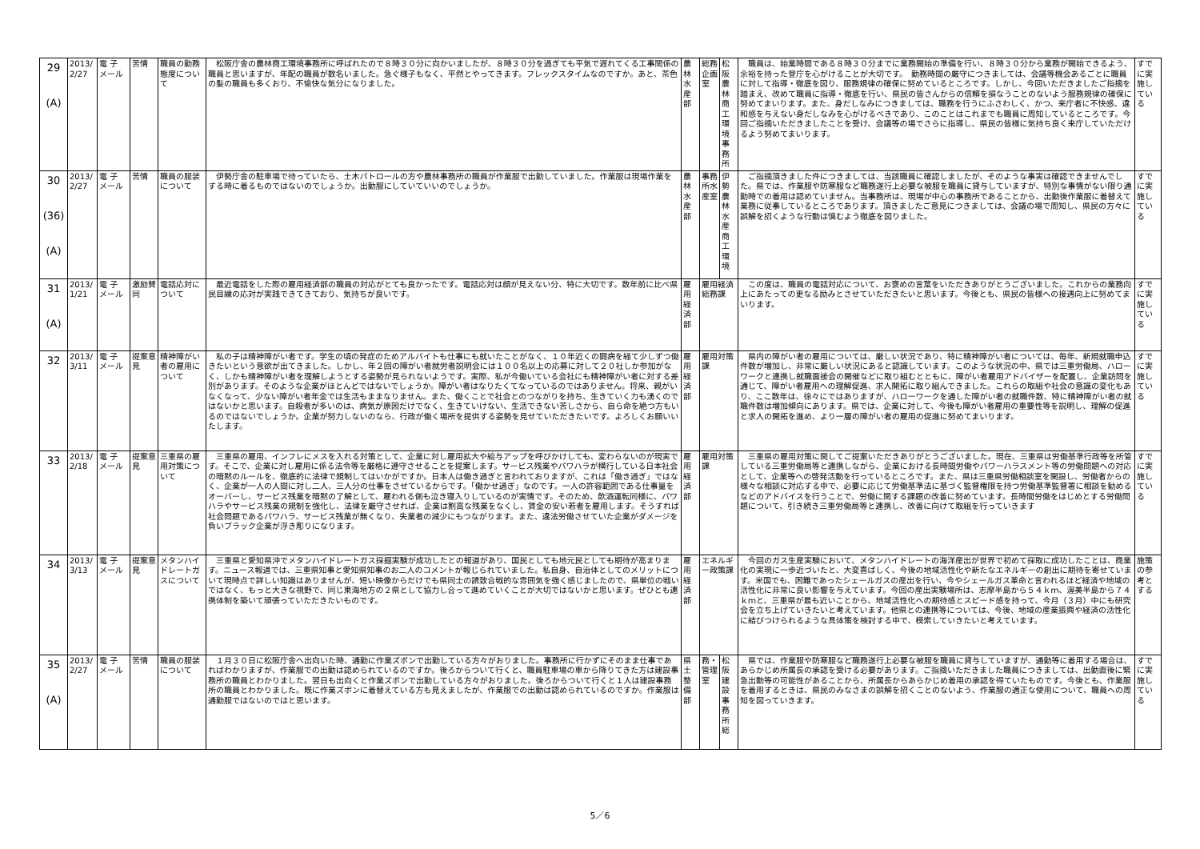| 29 (A) | 2013/ 2/27 | 電 子 メール | 苦情 | 職員の勤務態度について | 松阪庁舎の農林商工環境事務所に呼ばれたので８時３０分に向かいましたが、８時３０分を過ぎても平気で遅れてくる工事関係の職員と思いますが、年配の職員が数名いました。急ぐ様子もなく、平然とやってきます。フレックスタイムなのですか。あと、茶色の髪の職員も多くおり、不愉快な気分になりました。 | 農林水産部 | 総務企画室 | 松阪農林商工環境事務所 | 職員は、始業時間である８時３０分までに業務開始の準備を行い、８時３０分から業務が開始できるよう、余裕を持った登庁を心がけることが大切です。 勤務時間の厳守につきましては、会議等機会あるごとに職員に対して指導・徹底を図り、服務規律の確保に努めているところです。しかし、今回いただきましたご指摘を踏まえ、改めて職員に指導・徹底を行い、県民の皆さんからの信頼を損なうことのないよう服務規律の確保に努めてまいります。また、身だしなみにつきましては、職務を行うにふさわしく、かつ、来庁者に不快感、違和感を与えない身だしなみを心がけるべきであり、このことはこれまでも職員に周知しているところです。今回ご指摘いただきましたことを受け、会議等の場でさらに指導し、県民の皆様に気持ち良く来庁していただけるよう努めてまいります。 | すでに実施している |
| 30 (36) (A) | 2013/ 2/27 | 電 子 メール | 苦情 | 職員の服装について | 伊勢庁舎の駐車場で待っていたら、土木パトロールの方や農林事務所の職員が作業服で出勤していました。作業服は現場作業をする時に着るものではないのでしょうか。出勤服にしていていいのでしょうか。 | 農林水産部 | 事務所水産室 | 伊勢農林水産商工環境 | ご指摘頂きました件につきましては、当該職員に確認しましたが、そのような事実は確認できませんでした。県では、作業服や防寒服など職務遂行上必要な被服を職員に貸与していますが、特別な事情がない限り通勤時での着用は認めていません。当事務所は、現場が中心の事務所であることから、出勤後作業服に着替えて業務に従事しているところであります。頂きましたご意見につきましては、会議の場で周知し、県民の方々に誤解を招くような行動は慎むよう徹底を図りました。 | すでに実施している |
| 31 (A) | 2013/ 1/21 | 電 子 メール | 激励賛同 | 電話応対について | 最近電話をした際の雇用経済部の職員の対応がとても良かったです。電話応対は顔が見えない分、特に大切です。数年前に比べ県民目線の応対が実践できてきており、気持ちが良いです。 | 雇用経済部 | 雇用経済総務課 | | この度は、職員の電話対応について、お褒めの言葉をいただきありがとうございました。これからの業務向上にあたっての更なる励みとさせていただきたいと思います。今後とも、県民の皆様への接遇向上に努めてまいります。 | すでに実施している |
| 32 | 2013/ 3/11 | 電 子 メール | 提案意見 | 精神障がい者の雇用について | 私の子は精神障がい者です。学生の頃の発症のためアルバイトも仕事にも就いたことがなく、１０年近くの闘病を経て少しずつ働きたいという意欲が出てきました。しかし、年２回の障がい者就労者説明会には１００名以上の応募に対して２０社しか参加がなく、しかも精神障がい者を理解しようとする姿勢が見られないようです。実際、私が今働いている会社にも精神障がい者に対する差別があります。そのような企業がほとんどではないでしょうか。障がい者はなりたくてなっているのではありません。将来、親がいなくなって、少ない障がい者年金では生活もままなりません。また、働くことで社会とのつながりを持ち、生きていく力も湧くのではないかと思います。自殺者が多いのは、病気が原因だけでなく、生きていけない、生活できない苦しさから、自ら命を絶つ方もいるのではないでしょうか。企業が努力しないのなら、行政が働く場所を提供する姿勢を見せていただきたいです。よろしくお願いいたします。 | 雇用経済部 | 雇用対策課 | | 県内の障がい者の雇用については、厳しい状況であり、特に精神障がい者については、毎年、新規就職申込件数が増加し、非常に厳しい状況にあると認識しています。このような状況の中、県では三重労働局、ハローワークと連携し就職面接会の開催などに取り組むとともに、障がい者雇用アドバイザーを配置し、企業訪問を通じて、障がい者雇用への理解促進、求人開拓に取り組んできました。これらの取組や社会の意識の変化もあり、ここ数年は、徐々にではありますが、ハローワークを通した障がい者の就職件数、特に精神障がい者の就職件数は増加傾向にあります。県では、企業に対して、今後も障がい者雇用の重要性等を説明し、理解の促進と求人の開拓を進め、より一層の障がい者の雇用の促進に努めてまいります。 | すでに実施している |
| 33 | 2013/ 2/18 | 電 子 メール | 提案意見 | 三重県の雇用対策について | 三重県の雇用、インフレにメスを入れる対策として、企業に対し雇用拡大や給与アップを呼びかけしても、変わらないのが現実です。そこで、企業に対し雇用に係る法令等を厳格に遵守させることを提案します。サービス残業やパワハラが横行している日本社会の暗黙のルールを、徹底的に法律で規制してはいかがですか。日本人は働き過ぎと言われておりますが、これは「働き過ぎ」ではなく、企業が一人の人間に対し二人、三人分の仕事をさせているからです。「働かせ過ぎ」なのです。一人の許容範囲である仕事量をオーバーし、サービス残業を暗黙の了解として、雇われる側も泣き寝入りしているのが実情です。そのため、飲酒運転同様に、パワハラやサービス残業の規制を強化し、法律を厳守させれば、企業は割高な残業をなくし、賃金の安い若者を雇用します。そうすれば社会問題であるパワハラ、サービス残業が無くなり、失業者の減少にもつながります。また、違法労働させていた企業がダメージを負いブラック企業が浮き彫りになります。 | 雇用経済部 | 雇用対策課 | | 三重県の雇用対策に関してご提案いただきありがとうございました。現在、三重県は労働基準行政等を所管している三重労働局等と連携しながら、企業における長時間労働やパワーハラスメント等の労働問題への対応として、企業等への啓発活動を行っているところです。また、県は三重県労働相談室を開設し、労働者からの様々な相談に対応する中で、必要に応じて労働基準法に基づく監督権限を持つ労働基準監督署に相談を勧めるなどのアドバイスを行うことで、労働に関する課題の改善に努めています。長時間労働をはじめとする労働問題について、引き続き三重労働局等と連携し、改善に向けて取組を行っていきます | すでに実施している |
| 34 | 2013/ 3/13 | 電 子 メール | 提案意見 | メタンハイドレートガスについて | 三重県と愛知県沖でメタンハイドレートガス採掘実験が成功したとの報道があり、国民としても地元民としても期待が高まります。ニュース報道では、三重県知事と愛知県知事のお二人のコメントが報じられていました。私自身、自治体としてのメリットについて現時点で詳しい知識はありませんが、短い映像からだけでも県同士の誘致合戦的な雰囲気を強く感じましたので、県単位の戦いではなく、もっと大きな視野で、同じ東海地方の２県として協力し合って進めていくことが大切ではないかと思います。ぜひとも連携体制を築いて頑張っていただきたいものです。 | 雇用経済部 | エネルギー政策課 | | 今回のガス生産実験において、メタンハイドレートの海洋産出が世界で初めて採取に成功したことは、商業化の実現に一歩近づいたと、大変喜ばしく、今後の地域活性化や新たなエネルギーの創出に期待を寄せています。米国でも、困難であったシェールガスの産出を行い、今やシェールガス革命と言われるほど経済や地域の活性化に非常に良い影響を与えています。今回の産出実験場所は、志摩半島から５４ｋｍ、渥美半島から７４ｋｍと、三重県が最も近いことから、地域活性化への期待感とスピード感を持って、今月（３月）中にも研究会を立ち上げていきたいと考えています。他県との連携等については、今後、地域の産業振興や経済の活性化に結びつけられるような具体策を検討する中で、模索していきたいと考えています。 | 施策の参考とする |
| 35 (A) | 2013/ 2/27 | 電 子 メール | 苦情 | 職員の服装について | １月３０日に松阪庁舎へ出向いた時、通勤に作業ズボンで出勤している方々がおりました。事務所に行かずにそのまま仕事であればわかりますが、作業服での出勤は認められているのですか。後ろからついて行くと、職員駐車場の車から降りてきた方は建設事務所の職員とわかりました。翌日も出向くと作業ズボンで出勤している方々がおりました。後ろからついて行くと１人は建設事務所の職員とわかりました。既に作業ズボンに着替えている方も見えましたが、作業服での出勤は認められているのですか。作業服は通勤服ではないのではと思います。 | 県土整備部 | 務・管理室 | 松阪建設事務所総 | 県では、作業服や防寒服など職務遂行上必要な被服を職員に貸与していますが、通勤等に着用する場合は、あらかじめ所属長の承認を受ける必要があります。ご指摘いただきました職員につきましては、出勤直後に緊急出動等の可能性があることから、所属長からあらかじめ着用の承認を得ていたものです。今後とも、作業服を着用するときは、県民のみなさまの誤解を招くことのないよう、作業服の適正な使用について、職員への周知を図っていきます。 | すでに実施している |
5／6